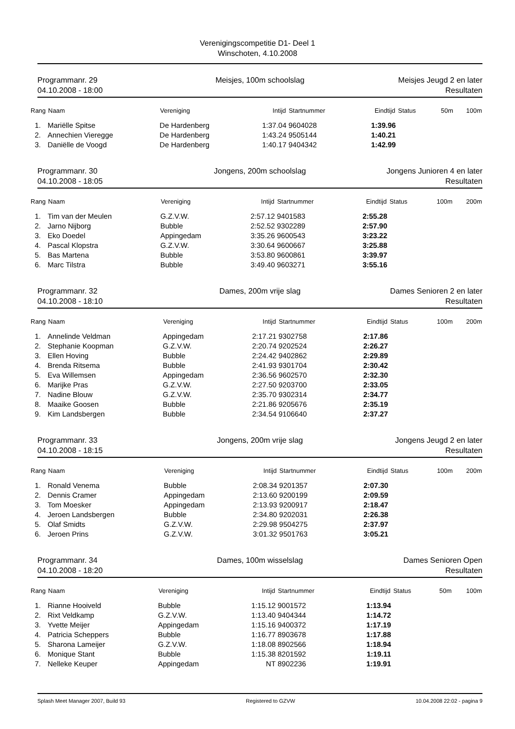Verenigingscompetitie D1- Deel 1
Winschoten, 4.10.2008
Programmanr. 29
04.10.2008 - 18:00
Meisjes, 100m schoolslag
Meisjes Jeugd 2 en later
Resultaten
| Rang | Naam | Vereniging | Intijd | Startnummer | Eindtijd | Status | 50m | 100m |
| --- | --- | --- | --- | --- | --- | --- | --- | --- |
| 1. | Mariëlle Spitse | De Hardenberg | 1:37.04 | 9604028 | 1:39.96 | | | |
| 2. | Annechien Vieregge | De Hardenberg | 1:43.24 | 9505144 | 1:40.21 | | | |
| 3. | Daniëlle de Voogd | De Hardenberg | 1:40.17 | 9404342 | 1:42.99 | | | |
Programmanr. 30
04.10.2008 - 18:05
Jongens, 200m schoolslag
Jongens Junioren 4 en later
Resultaten
| Rang | Naam | Vereniging | Intijd | Startnummer | Eindtijd | Status | 100m | 200m |
| --- | --- | --- | --- | --- | --- | --- | --- | --- |
| 1. | Tim van der Meulen | G.Z.V.W. | 2:57.12 | 9401583 | 2:55.28 | | | |
| 2. | Jarno Nijborg | Bubble | 2:52.52 | 9302289 | 2:57.90 | | | |
| 3. | Eko Doedel | Appingedam | 3:35.26 | 9600543 | 3:23.22 | | | |
| 4. | Pascal Klopstra | G.Z.V.W. | 3:30.64 | 9600667 | 3:25.88 | | | |
| 5. | Bas Martena | Bubble | 3:53.80 | 9600861 | 3:39.97 | | | |
| 6. | Marc Tilstra | Bubble | 3:49.40 | 9603271 | 3:55.16 | | | |
Programmanr. 32
04.10.2008 - 18:10
Dames, 200m vrije slag
Dames Senioren 2 en later
Resultaten
| Rang | Naam | Vereniging | Intijd | Startnummer | Eindtijd | Status | 100m | 200m |
| --- | --- | --- | --- | --- | --- | --- | --- | --- |
| 1. | Annelinde Veldman | Appingedam | 2:17.21 | 9302758 | 2:17.86 | | | |
| 2. | Stephanie Koopman | G.Z.V.W. | 2:20.74 | 9202524 | 2:26.27 | | | |
| 3. | Ellen Hoving | Bubble | 2:24.42 | 9402862 | 2:29.89 | | | |
| 4. | Brenda Ritsema | Bubble | 2:41.93 | 9301704 | 2:30.42 | | | |
| 5. | Eva Willemsen | Appingedam | 2:36.56 | 9602570 | 2:32.30 | | | |
| 6. | Marijke Pras | G.Z.V.W. | 2:27.50 | 9203700 | 2:33.05 | | | |
| 7. | Nadine Blouw | G.Z.V.W. | 2:35.70 | 9302314 | 2:34.77 | | | |
| 8. | Maaike Goosen | Bubble | 2:21.86 | 9205676 | 2:35.19 | | | |
| 9. | Kim Landsbergen | Bubble | 2:34.54 | 9106640 | 2:37.27 | | | |
Programmanr. 33
04.10.2008 - 18:15
Jongens, 200m vrije slag
Jongens Jeugd 2 en later
Resultaten
| Rang | Naam | Vereniging | Intijd | Startnummer | Eindtijd | Status | 100m | 200m |
| --- | --- | --- | --- | --- | --- | --- | --- | --- |
| 1. | Ronald Venema | Bubble | 2:08.34 | 9201357 | 2:07.30 | | | |
| 2. | Dennis Cramer | Appingedam | 2:13.60 | 9200199 | 2:09.59 | | | |
| 3. | Tom Moesker | Appingedam | 2:13.93 | 9200917 | 2:18.47 | | | |
| 4. | Jeroen Landsbergen | Bubble | 2:34.80 | 9202031 | 2:26.38 | | | |
| 5. | Olaf Smidts | G.Z.V.W. | 2:29.98 | 9504275 | 2:37.97 | | | |
| 6. | Jeroen Prins | G.Z.V.W. | 3:01.32 | 9501763 | 3:05.21 | | | |
Programmanr. 34
04.10.2008 - 18:20
Dames, 100m wisselslag
Dames Senioren Open
Resultaten
| Rang | Naam | Vereniging | Intijd | Startnummer | Eindtijd | Status | 50m | 100m |
| --- | --- | --- | --- | --- | --- | --- | --- | --- |
| 1. | Rianne Hooiveld | Bubble | 1:15.12 | 9001572 | 1:13.94 | | | |
| 2. | Rixt Veldkamp | G.Z.V.W. | 1:13.40 | 9404344 | 1:14.72 | | | |
| 3. | Yvette Meijer | Appingedam | 1:15.16 | 9400372 | 1:17.19 | | | |
| 4. | Patricia Scheppers | Bubble | 1:16.77 | 8903678 | 1:17.88 | | | |
| 5. | Sharona Lameijer | G.Z.V.W. | 1:18.08 | 8902566 | 1:18.94 | | | |
| 6. | Monique Stant | Bubble | 1:15.38 | 8201592 | 1:19.11 | | | |
| 7. | Nelleke Keuper | Appingedam | NT | 8902236 | 1:19.91 | | | |
Splash Meet Manager 2007, Build 93 Registered to GZVW 10.04.2008 22:02 - pagina 9